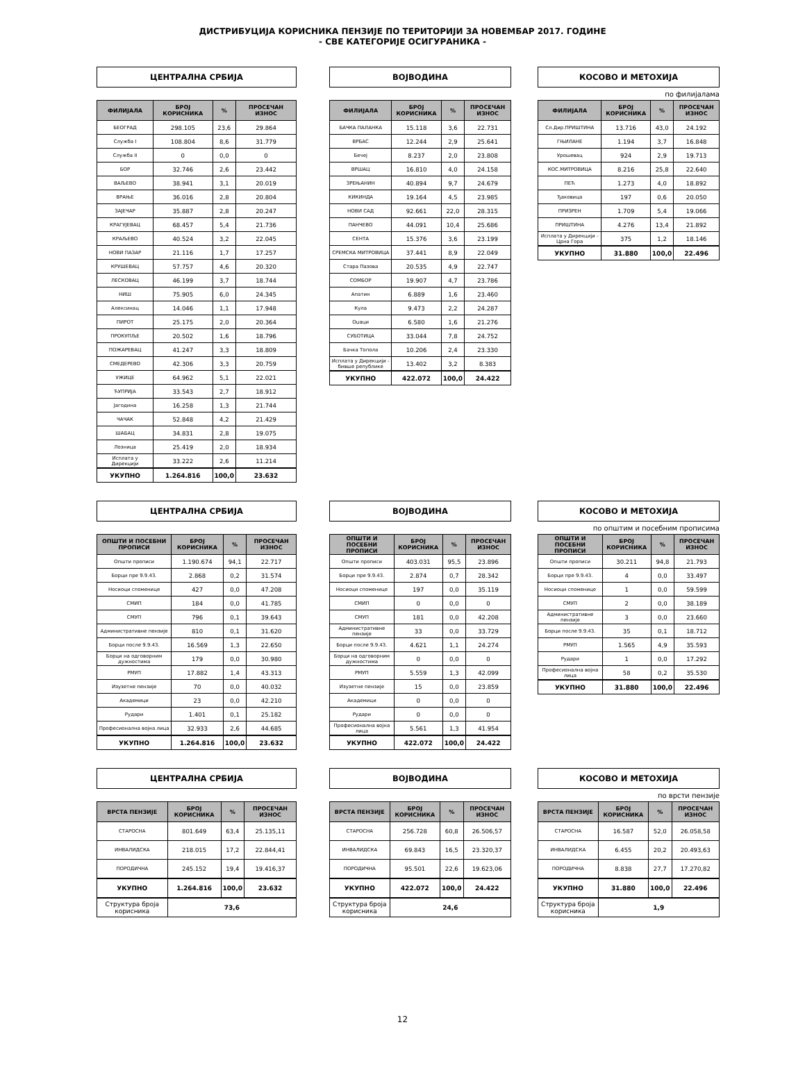ДИСТРИБУЦИЈА КОРИСНИКА ПЕНЗИЈЕ ПО ТЕРИТОРИЈИ ЗА НОВЕМБАР 2017. ГОДИНЕ
- СВЕ КАТЕГОРИЈЕ ОСИГУРАНИКА -
ЦЕНТРАЛНА СРБИЈА
| ФИЛИЈАЛА | БРОЈ КОРИСНИКА | % | ПРОСЕЧАН ИЗНОС |
| --- | --- | --- | --- |
| БЕОГРАД | 298.105 | 23,6 | 29.864 |
| Служба I | 108.804 | 8,6 | 31.779 |
| Служба II | 0 | 0,0 | 0 |
| БОР | 32.746 | 2,6 | 23.442 |
| ВАЉЕВО | 38.941 | 3,1 | 20.019 |
| ВРАЊЕ | 36.016 | 2,8 | 20.804 |
| ЗАЈЕЧАР | 35.887 | 2,8 | 20.247 |
| КРАГУЈЕВАЦ | 68.457 | 5,4 | 21.736 |
| КРАЉЕВО | 40.524 | 3,2 | 22.045 |
| НОВИ ПАЗАР | 21.116 | 1,7 | 17.257 |
| КРУШЕВАЦ | 57.757 | 4,6 | 20.320 |
| ЛЕСКОВАЦ | 46.199 | 3,7 | 18.744 |
| НИШ | 75.905 | 6,0 | 24.345 |
| Алексинац | 14.046 | 1,1 | 17.948 |
| ПИРОТ | 25.175 | 2,0 | 20.364 |
| ПРОКУПЉЕ | 20.502 | 1,6 | 18.796 |
| ПОЖАРЕВАЦ | 41.247 | 3,3 | 18.809 |
| СМЕДЕРЕВО | 42.306 | 3,3 | 20.759 |
| УЖИЦЕ | 64.962 | 5,1 | 22.021 |
| ЋУПРИЈА | 33.543 | 2,7 | 18.912 |
| Јагодина | 16.258 | 1,3 | 21.744 |
| ЧАЧАК | 52.848 | 4,2 | 21.429 |
| ШАБАЦ | 34.831 | 2,8 | 19.075 |
| Лозница | 25.419 | 2,0 | 18.934 |
| Исплата у Дирекцији | 33.222 | 2,6 | 11.214 |
| УКУПНО | 1.264.816 | 100,0 | 23.632 |
ВОЈВОДИНА
| ФИЛИЈАЛА | БРОЈ КОРИСНИКА | % | ПРОСЕЧАН ИЗНОС |
| --- | --- | --- | --- |
| БАЧКА ПАЛАНКА | 15.118 | 3,6 | 22.731 |
| ВРБАС | 12.244 | 2,9 | 25.641 |
| Бечеј | 8.237 | 2,0 | 23.808 |
| ВРШАЦ | 16.810 | 4,0 | 24.158 |
| ЗРЕЊАНИН | 40.894 | 9,7 | 24.679 |
| КИКИНДА | 19.164 | 4,5 | 23.985 |
| НОВИ САД | 92.661 | 22,0 | 28.315 |
| ПАНЧЕВО | 44.091 | 10,4 | 25.686 |
| СЕНТА | 15.376 | 3,6 | 23.199 |
| СРЕМСКА МИТРОВИЦА | 37.441 | 8,9 | 22.049 |
| Стара Пазова | 20.535 | 4,9 | 22.747 |
| СОМБОР | 19.907 | 4,7 | 23.786 |
| Апатин | 6.889 | 1,6 | 23.460 |
| Кула | 9.473 | 2,2 | 24.287 |
| Оџаци | 6.580 | 1,6 | 21.276 |
| СУБОТИЦА | 33.044 | 7,8 | 24.752 |
| Бачка Топола | 10.206 | 2,4 | 23.330 |
| Исплата у Дирекцији - бивше републике | 13.402 | 3,2 | 8.383 |
| УКУПНО | 422.072 | 100,0 | 24.422 |
КОСОВО И МЕТОХИЈА
по филијалама
| ФИЛИЈАЛА | БРОЈ КОРИСНИКА | % | ПРОСЕЧАН ИЗНОС |
| --- | --- | --- | --- |
| Сл.Дир.ПРИШТИНА | 13.716 | 43,0 | 24.192 |
| ГЊИЛАНЕ | 1.194 | 3,7 | 16.848 |
| Урошевац | 924 | 2,9 | 19.713 |
| КОС.МИТРОВИЦА | 8.216 | 25,8 | 22.640 |
| ПЕЋ | 1.273 | 4,0 | 18.892 |
| Ђаковица | 197 | 0,6 | 20.050 |
| ПРИЗРЕН | 1.709 | 5,4 | 19.066 |
| ПРИШТИНА | 4.276 | 13,4 | 21.892 |
| Исплата у Дирекцији - Црна Гора | 375 | 1,2 | 18.146 |
| УКУПНО | 31.880 | 100,0 | 22.496 |
ЦЕНТРАЛНА СРБИЈА
| ОПШТИ И ПОСЕБНИ ПРОПИСИ | БРОЈ КОРИСНИКА | % | ПРОСЕЧАН ИЗНОС |
| --- | --- | --- | --- |
| Општи прописи | 1.190.674 | 94,1 | 22.717 |
| Борци пре 9.9.43. | 2.868 | 0,2 | 31.574 |
| Носиоци споменице | 427 | 0,0 | 47.208 |
| СМИП | 184 | 0,0 | 41.785 |
| СМУП | 796 | 0,1 | 39.643 |
| Административне пензије | 810 | 0,1 | 31.620 |
| Борци после 9.9.43. | 16.569 | 1,3 | 22.650 |
| Борци на одговорним дужностима | 179 | 0,0 | 30.980 |
| РМУП | 17.882 | 1,4 | 43.313 |
| Изузетне пензије | 70 | 0,0 | 40.032 |
| Академици | 23 | 0,0 | 42.210 |
| Рудари | 1.401 | 0,1 | 25.182 |
| Професионална војна лица | 32.933 | 2,6 | 44.685 |
| УКУПНО | 1.264.816 | 100,0 | 23.632 |
ВОЈВОДИНА
| ОПШТИ И ПОСЕБНИ ПРОПИСИ | БРОЈ КОРИСНИКА | % | ПРОСЕЧАН ИЗНОС |
| --- | --- | --- | --- |
| Општи прописи | 403.031 | 95,5 | 23.896 |
| Борци пре 9.9.43. | 2.874 | 0,7 | 28.342 |
| Носиоци споменице | 197 | 0,0 | 35.119 |
| СМИП | 0 | 0,0 | 0 |
| СМУП | 181 | 0,0 | 42.208 |
| Административне пензије | 33 | 0,0 | 33.729 |
| Борци после 9.9.43. | 4.621 | 1,1 | 24.274 |
| Борци на одговорним дужностима | 0 | 0,0 | 0 |
| РМУП | 5.559 | 1,3 | 42.099 |
| Изузетне пензије | 15 | 0,0 | 23.859 |
| Академици | 0 | 0,0 | 0 |
| Рудари | 0 | 0,0 | 0 |
| Професионална војна лица | 5.561 | 1,3 | 41.954 |
| УКУПНО | 422.072 | 100,0 | 24.422 |
КОСОВО И МЕТОХИЈА
по општим и посебним прописима
| ОПШТИ И ПОСЕБНИ ПРОПИСИ | БРОЈ КОРИСНИКА | % | ПРОСЕЧАН ИЗНОС |
| --- | --- | --- | --- |
| Општи прописи | 30.211 | 94,8 | 21.793 |
| Борци пре 9.9.43. | 4 | 0,0 | 33.497 |
| Носиоци споменице | 1 | 0,0 | 59.599 |
| СМУП | 2 | 0,0 | 38.189 |
| Административне пензије | 3 | 0,0 | 23.660 |
| Борци после 9.9.43. | 35 | 0,1 | 18.712 |
| РМУП | 1.565 | 4,9 | 35.593 |
| Рудари | 1 | 0,0 | 17.292 |
| Професионална војна лица | 58 | 0,2 | 35.530 |
| УКУПНО | 31.880 | 100,0 | 22.496 |
ЦЕНТРАЛНА СРБИЈА
| ВРСТА ПЕНЗИЈЕ | БРОЈ КОРИСНИКА | % | ПРОСЕЧАН ИЗНОС |
| --- | --- | --- | --- |
| СТАРОСНА | 801.649 | 63,4 | 25.135,11 |
| ИНВАЛИДСКА | 218.015 | 17,2 | 22.844,41 |
| ПОРОДИЧНА | 245.152 | 19,4 | 19.416,37 |
| УКУПНО | 1.264.816 | 100,0 | 23.632 |
| Структура броја корисника | 73,6 | | |
ВОЈВОДИНА
| ВРСТА ПЕНЗИЈЕ | БРОЈ КОРИСНИКА | % | ПРОСЕЧАН ИЗНОС |
| --- | --- | --- | --- |
| СТАРОСНА | 256.728 | 60,8 | 26.506,57 |
| ИНВАЛИДСКА | 69.843 | 16,5 | 23.320,37 |
| ПОРОДИЧНА | 95.501 | 22,6 | 19.623,06 |
| УКУПНО | 422.072 | 100,0 | 24.422 |
| Структура броја корисника | 24,6 | | |
КОСОВО И МЕТОХИЈА
по врсти пензије
| ВРСТА ПЕНЗИЈЕ | БРОЈ КОРИСНИКА | % | ПРОСЕЧАН ИЗНОС |
| --- | --- | --- | --- |
| СТАРОСНА | 16.587 | 52,0 | 26.058,58 |
| ИНВАЛИДСКА | 6.455 | 20,2 | 20.493,63 |
| ПОРОДИЧНА | 8.838 | 27,7 | 17.270,82 |
| УКУПНО | 31.880 | 100,0 | 22.496 |
| Структура броја корисника | 1,9 | | |
12